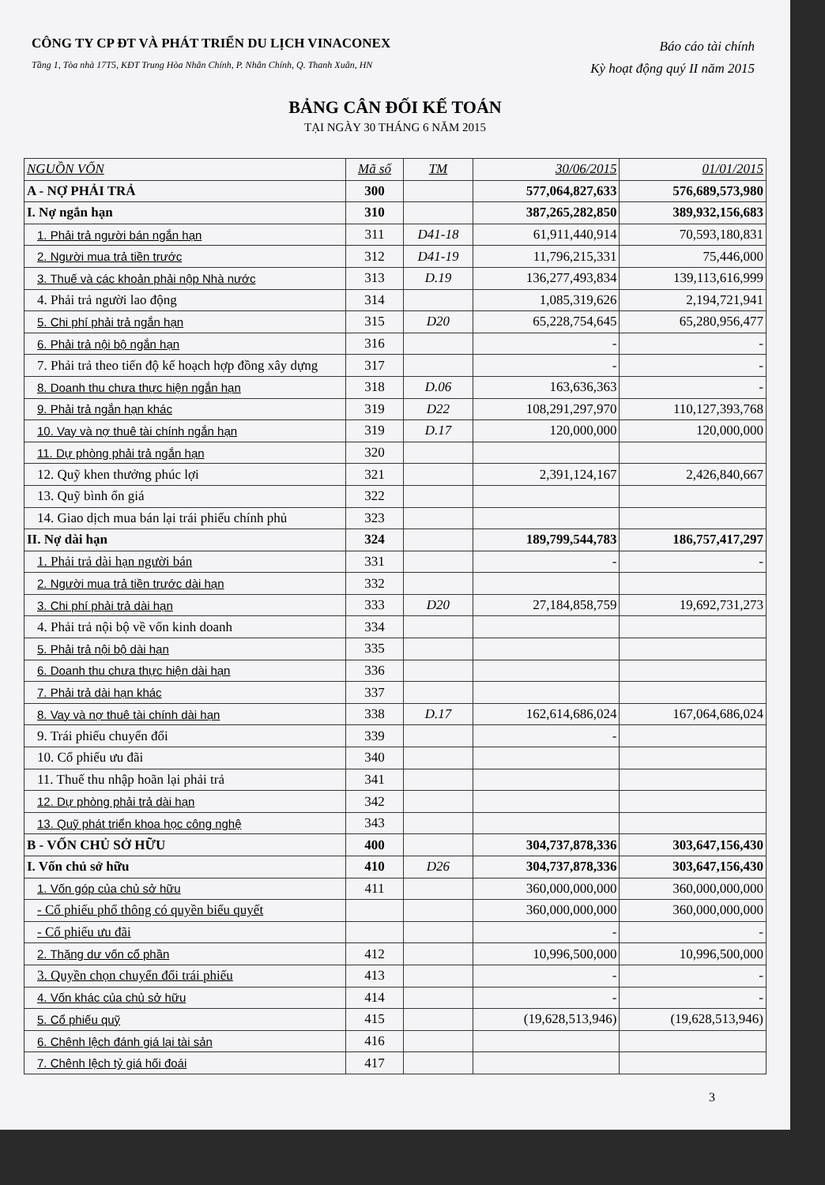CÔNG TY CP ĐT VÀ PHÁT TRIỂN DU LỊCH VINACONEX
Tầng 1, Tòa nhà 17T5, KĐT Trung Hòa Nhân Chính, P. Nhân Chính, Q. Thanh Xuân, HN
Báo cáo tài chính
Kỳ hoạt động quý II năm 2015
BẢNG CÂN ĐỐI KẾ TOÁN
TẠI NGÀY 30 THÁNG 6 NĂM 2015
| NGUỒN VỐN | Mã số | TM | 30/06/2015 | 01/01/2015 |
| --- | --- | --- | --- | --- |
| A - NỢ PHẢI TRẢ | 300 | | 577,064,827,633 | 576,689,573,980 |
| I. Nợ ngắn hạn | 310 | | 387,265,282,850 | 389,932,156,683 |
| 1. Phải trả người bán ngắn hạn | 311 | D41-18 | 61,911,440,914 | 70,593,180,831 |
| 2. Người mua trả tiền trước | 312 | D41-19 | 11,796,215,331 | 75,446,000 |
| 3. Thuế và các khoản phải nộp Nhà nước | 313 | D.19 | 136,277,493,834 | 139,113,616,999 |
| 4. Phải trả người lao động | 314 | | 1,085,319,626 | 2,194,721,941 |
| 5. Chi phí phải trả ngắn hạn | 315 | D20 | 65,228,754,645 | 65,280,956,477 |
| 6. Phải trả nội bộ ngắn hạn | 316 | | - | - |
| 7. Phải trả theo tiến độ kế hoạch hợp đồng xây dựng | 317 | | - | - |
| 8. Doanh thu chưa thực hiện ngắn hạn | 318 | D.06 | 163,636,363 | - |
| 9. Phải trả ngắn hạn khác | 319 | D22 | 108,291,297,970 | 110,127,393,768 |
| 10. Vay và nợ thuê tài chính ngắn hạn | 319 | D.17 | 120,000,000 | 120,000,000 |
| 11. Dự phòng phải trả ngắn hạn | 320 | | | |
| 12. Quỹ khen thưởng phúc lợi | 321 | | 2,391,124,167 | 2,426,840,667 |
| 13. Quỹ bình ổn giá | 322 | | | |
| 14. Giao dịch mua bán lại trái phiếu chính phủ | 323 | | | |
| II. Nợ dài hạn | 324 | | 189,799,544,783 | 186,757,417,297 |
| 1. Phải trả dài hạn người bán | 331 | | - | - |
| 2. Người mua trả tiền trước dài hạn | 332 | | | |
| 3. Chi phí phải trả dài hạn | 333 | D20 | 27,184,858,759 | 19,692,731,273 |
| 4. Phải trả nội bộ về vốn kinh doanh | 334 | | | |
| 5. Phải trả nội bộ dài hạn | 335 | | | |
| 6. Doanh thu chưa thực hiện dài hạn | 336 | | | |
| 7. Phải trả dài hạn khác | 337 | | | |
| 8. Vay và nợ thuê tài chính dài hạn | 338 | D.17 | 162,614,686,024 | 167,064,686,024 |
| 9. Trái phiếu chuyển đổi | 339 | | - | |
| 10. Cổ phiếu ưu đãi | 340 | | | |
| 11. Thuế thu nhập hoãn lại phải trả | 341 | | | |
| 12. Dự phòng phải trả dài hạn | 342 | | | |
| 13. Quỹ phát triển khoa học công nghệ | 343 | | | |
| B - VỐN CHỦ SỞ HỮU | 400 | | 304,737,878,336 | 303,647,156,430 |
| I. Vốn chủ sở hữu | 410 | D26 | 304,737,878,336 | 303,647,156,430 |
| 1. Vốn góp của chủ sở hữu | 411 | | 360,000,000,000 | 360,000,000,000 |
| - Cổ phiếu phổ thông có quyền biểu quyết | | | 360,000,000,000 | 360,000,000,000 |
| - Cổ phiếu ưu đãi | | | - | - |
| 2. Thặng dư vốn cổ phần | 412 | | 10,996,500,000 | 10,996,500,000 |
| 3. Quyền chọn chuyển đổi trái phiếu | 413 | | - | - |
| 4. Vốn khác của chủ sở hữu | 414 | | - | - |
| 5. Cổ phiếu quỹ | 415 | | (19,628,513,946) | (19,628,513,946) |
| 6. Chênh lệch đánh giá lại tài sản | 416 | | | |
| 7. Chênh lệch tỷ giá hối đoái | 417 | | | |
3